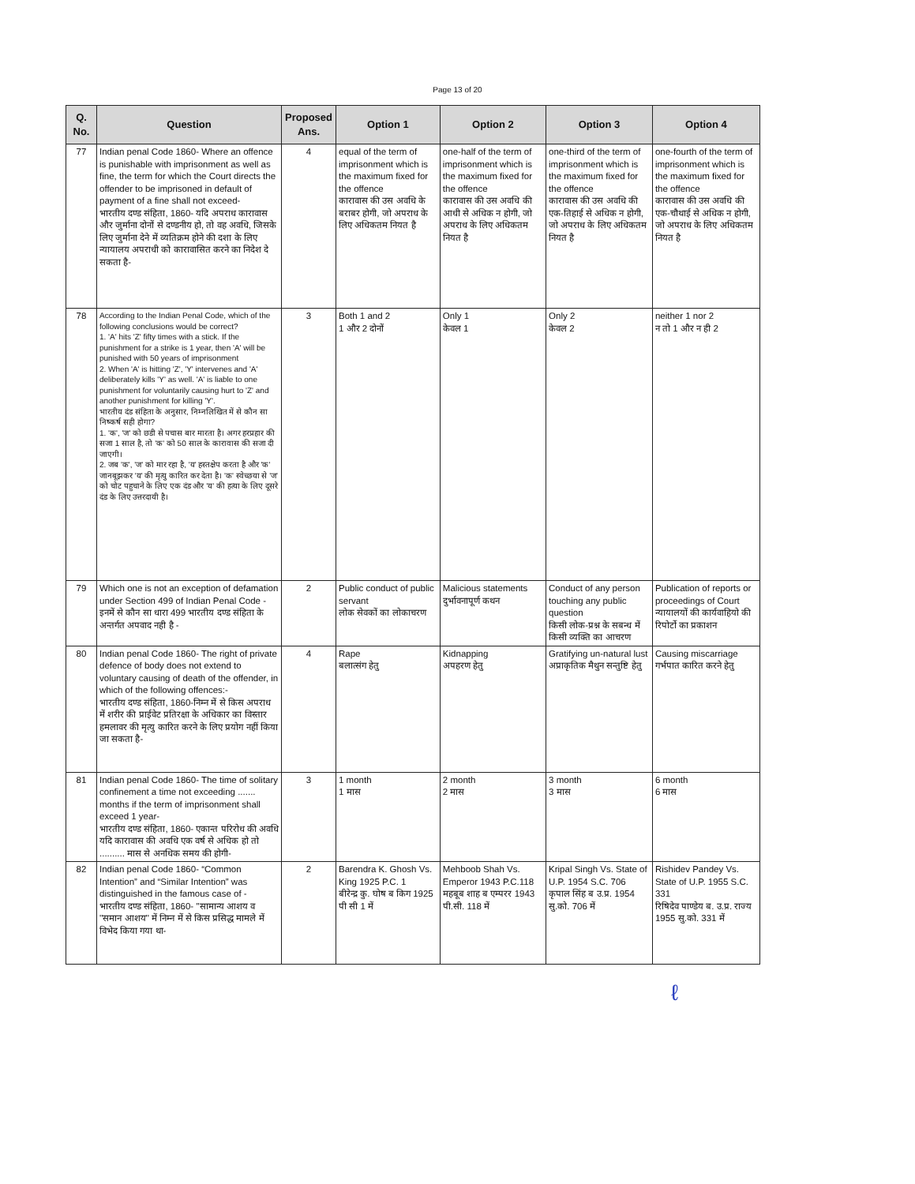Page 13 of 20
| Q. No. | Question | Proposed Ans. | Option 1 | Option 2 | Option 3 | Option 4 |
| --- | --- | --- | --- | --- | --- | --- |
| 77 | Indian penal Code 1860- Where an offence is punishable with imprisonment as well as fine, the term for which the Court directs the offender to be imprisoned in default of payment of a fine shall not exceed- भारतीय दण्ड संहिता, 1860- यदि अपराध कारावास और जुर्माना दोनों से दण्डनीय हो, तो वह अवधि, जिसके लिए जुर्माना देने में व्यतिक्रम होने की दशा के लिए न्यायालय अपराधी को कारावासित करने का निदेश दे सकता है- | 4 | equal of the term of imprisonment which is the maximum fixed for the offence कारावास की उस अवधि के बराबर होगी, जो अपराध के लिए अधिकतम नियत है | one-half of the term of imprisonment which is the maximum fixed for the offence कारावास की उस अवधि की आधी से अधिक न होगी, जो अपराध के लिए अधिकतम नियत है | one-third of the term of imprisonment which is the maximum fixed for the offence कारावास की उस अवधि की एक-तिहाई से अधिक न होगी, जो अपराध के लिए अधिकतम नियत है | one-fourth of the term of imprisonment which is the maximum fixed for the offence कारावास की उस अवधि की एक-चौथाई से अधिक न होगी, जो अपराध के लिए अधिकतम नियत है |
| 78 | According to the Indian Penal Code, which of the following conclusions would be correct? 1. 'A' hits 'Z' fifty times with a stick. If the punishment for a strike is 1 year, then 'A' will be punished with 50 years of imprisonment 2. When 'A' is hitting 'Z', 'Y' intervenes and 'A' deliberately kills 'Y' as well. 'A' is liable to one punishment for voluntarily causing hurt to 'Z' and another punishment for killing 'Y'. भारतीय दंड संहिता के अनुसार, निम्नलिखित में से कौन सा निष्कर्ष सही होगा? 1. 'क', 'ज' को छडी से पचास बार मारता है। अगर हरप्रहार की सजा 1 साल है, तो 'क' को 50 साल के कारावास की सजा दी जाएगी। 2. जब 'क', 'ज' को मार रहा है, 'य' हस्तक्षेप करता है और 'क' जानबूझकर 'य' की मृत्यु कारित कर देता है। 'क' स्वेच्छया से 'ज' को चोट पहुचाने के लिए एक दंड और 'य' की हत्या के लिए दूसरे दंड के लिए उत्तरदायी है। | 3 | Both 1 and 2 1 और 2 दोनों | Only 1 केवल 1 | Only 2 केवल 2 | neither 1 nor 2 न तो 1 और न ही 2 |
| 79 | Which one is not an exception of defamation under Section 499 of Indian Penal Code - इनमें से कौन सा धारा 499 भारतीय दण्ड संहिता के अन्तर्गत अपवाद नही है - | 2 | Public conduct of public servant लोक सेवकों का लोकाचरण | Malicious statements दुर्भावनापूर्ण कथन | Conduct of any person touching any public question किसी लोक-प्रश्न के सबन्ध में किसी व्यक्ति का आचरण | Publication of reports or proceedings of Court न्यायालयों की कार्यवाहियो की रिपोर्टो का प्रकाशन |
| 80 | Indian penal Code 1860- The right of private defence of body does not extend to voluntary causing of death of the offender, in which of the following offences:- भारतीय दण्ड संहिता, 1860-निम्न में से किस अपराध में शरीर की प्राईवेट प्रतिरक्षा के अधिकार का विस्तार हमलावर की मृत्यु कारित करने के लिए प्रयोग नहीं किया जा सकता है- | 4 | Rape बलात्संग हेतु | Kidnapping अपहरण हेतु | Gratifying un-natural lust अप्राकृतिक मैथुन सन्तुष्टि हेतु | Causing miscarriage गर्भपात कारित करने हेतु |
| 81 | Indian penal Code 1860- The time of solitary confinement a time not exceeding ....... months if the term of imprisonment shall exceed 1 year- भारतीय दण्ड संहिता, 1860- एकान्त परिरोध की अवधि यदि कारावास की अवधि एक वर्ष से अधिक हो तो .......... मास से अनधिक समय की होगी- | 3 | 1 month 1 मास | 2 month 2 मास | 3 month 3 मास | 6 month 6 मास |
| 82 | Indian penal Code 1860- “Common Intention” and “Similar Intention” was distinguished in the famous case of - भारतीय दण्ड संहिता, 1860- ''सामान्य आशय व ''समान आशय'' में निम्न में से किस प्रसिद्ध मामले में विभेद किया गया था- | 2 | Barendra K. Ghosh Vs. King 1925 P.C. 1 बीरेन्द्र कु. घोष ब किग 1925 पी सी 1 में | Mehboob Shah Vs. Emperor 1943 P.C.118 महबूब शाह ब एम्परर 1943 पी.सी. 118 में | Kripal Singh Vs. State of U.P. 1954 S.C. 706 कृपाल सिंह ब उ.प्र. 1954 सु.को. 706 में | Rishidev Pandey Vs. State of U.P. 1955 S.C. 331 रिषिदेव पाण्डेय ब. उ.प्र. राज्य 1955 सु.को. 331 में |
ℓ